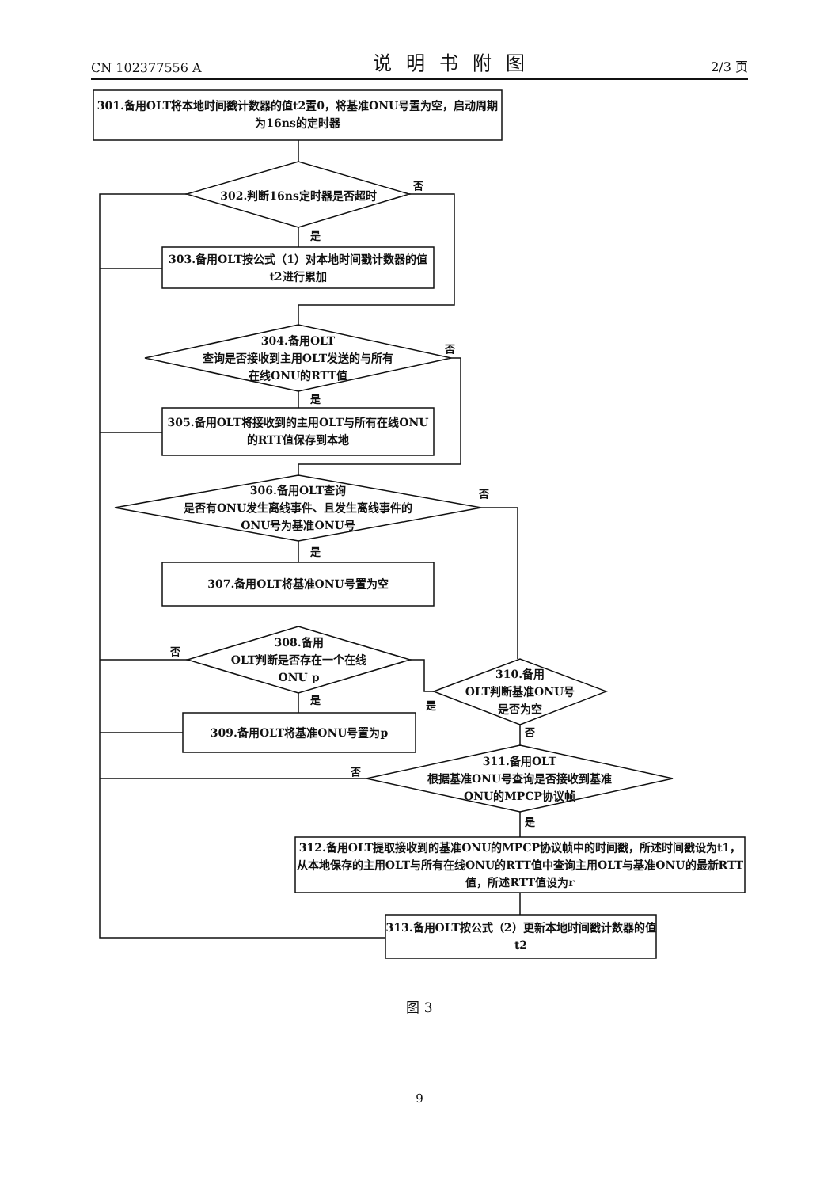CN 102377556 A 说明书附图 2/3 页
301.备用OLT将本地时间戳计数器的值t2置0，将基准ONU号置为空，启动周期为16ns的定时器
302.判断16ns定时器是否超时
303.备用OLT按公式（1）对本地时间戳计数器的值t2进行累加
304.备用OLT
查询是否接收到主用OLT发送的与所有
在线ONU的RTT值
305.备用OLT将接收到的主用OLT与所有在线ONU的RTT值保存到本地
306.备用OLT查询
是否有ONU发生离线事件、且发生离线事件的
ONU号为基准ONU号
307.备用OLT将基准ONU号置为空
308.备用
OLT判断是否存在一个在线
ONU p
309.备用OLT将基准ONU号置为p
310.备用
OLT判断基准ONU号
是否为空
311.备用OLT
根据基准ONU号查询是否接收到基准
ONU的MPCP协议帧
312.备用OLT提取接收到的基准ONU的MPCP协议帧中的时间戳，所述时间戳设为t1，从本地保存的主用OLT与所有在线ONU的RTT值中查询主用OLT与基准ONU的最新RTT值，所述RTT值设为r
313.备用OLT按公式（2）更新本地时间戳计数器的值t2
否
是
否
是
否
是
否
是 是
否
否
是
图 3
9